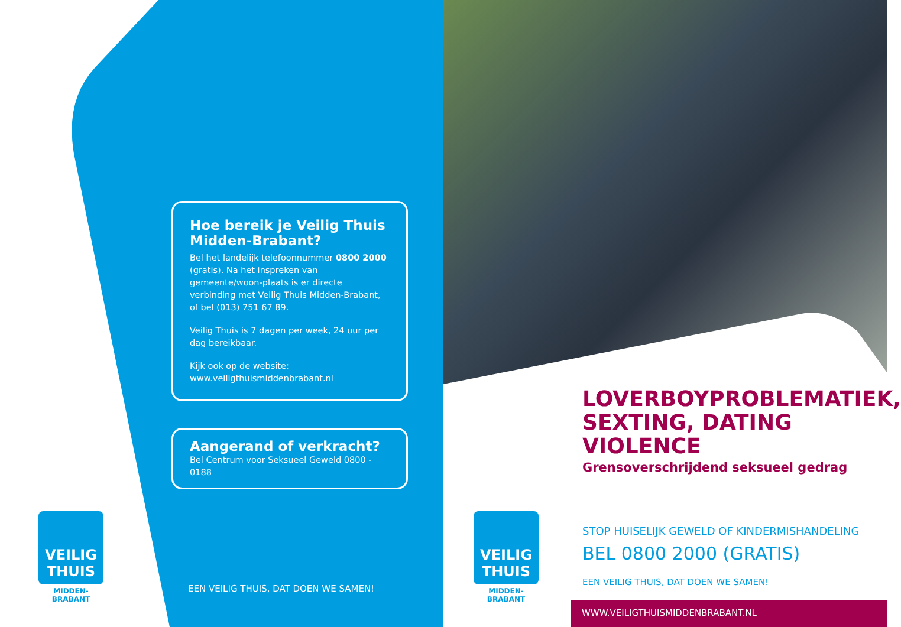Hoe bereik je Veilig Thuis Midden-Brabant?
Bel het landelijk telefoonnummer 0800 2000 (gratis). Na het inspreken van gemeente/woon-plaats is er directe verbinding met Veilig Thuis Midden-Brabant, of bel (013) 751 67 89.
Veilig Thuis is 7 dagen per week, 24 uur per dag bereikbaar.
Kijk ook op de website:
www.veiligthuismiddenbrabant.nl
Aangerand of verkracht?
Bel Centrum voor Seksueel Geweld 0800 - 0188
EEN VEILIG THUIS, DAT DOEN WE SAMEN!
VEILIG
THUIS
MIDDEN-BRABANT
VEILIG
THUIS
MIDDEN-BRABANT
LOVERBOYPROBLEMATIEK, SEXTING, DATING VIOLENCE
Grensoverschrijdend seksueel gedrag
STOP HUISELIJK GEWELD OF KINDERMISHANDELING
BEL 0800 2000 (GRATIS)
EEN VEILIG THUIS, DAT DOEN WE SAMEN!
WWW.VEILIGTHUISMIDDENBRABANT.NL